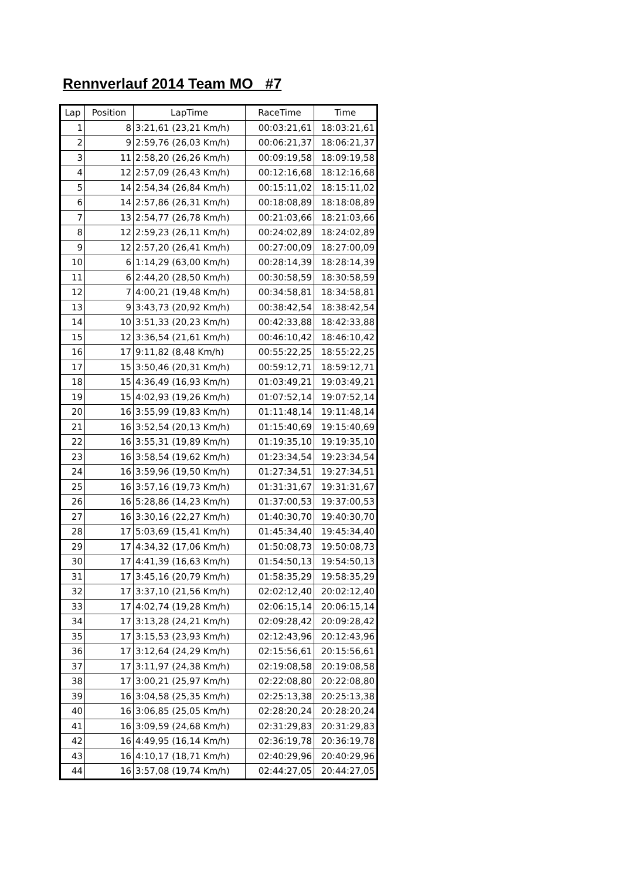Rennverlauf 2014 Team MO #7
| Lap | Position | LapTime | RaceTime | Time |
| --- | --- | --- | --- | --- |
| 1 | 8 | 3:21,61 (23,21 Km/h) | 00:03:21,61 | 18:03:21,61 |
| 2 | 9 | 2:59,76 (26,03 Km/h) | 00:06:21,37 | 18:06:21,37 |
| 3 | 11 | 2:58,20 (26,26 Km/h) | 00:09:19,58 | 18:09:19,58 |
| 4 | 12 | 2:57,09 (26,43 Km/h) | 00:12:16,68 | 18:12:16,68 |
| 5 | 14 | 2:54,34 (26,84 Km/h) | 00:15:11,02 | 18:15:11,02 |
| 6 | 14 | 2:57,86 (26,31 Km/h) | 00:18:08,89 | 18:18:08,89 |
| 7 | 13 | 2:54,77 (26,78 Km/h) | 00:21:03,66 | 18:21:03,66 |
| 8 | 12 | 2:59,23 (26,11 Km/h) | 00:24:02,89 | 18:24:02,89 |
| 9 | 12 | 2:57,20 (26,41 Km/h) | 00:27:00,09 | 18:27:00,09 |
| 10 | 6 | 1:14,29 (63,00 Km/h) | 00:28:14,39 | 18:28:14,39 |
| 11 | 6 | 2:44,20 (28,50 Km/h) | 00:30:58,59 | 18:30:58,59 |
| 12 | 7 | 4:00,21 (19,48 Km/h) | 00:34:58,81 | 18:34:58,81 |
| 13 | 9 | 3:43,73 (20,92 Km/h) | 00:38:42,54 | 18:38:42,54 |
| 14 | 10 | 3:51,33 (20,23 Km/h) | 00:42:33,88 | 18:42:33,88 |
| 15 | 12 | 3:36,54 (21,61 Km/h) | 00:46:10,42 | 18:46:10,42 |
| 16 | 17 | 9:11,82 (8,48 Km/h) | 00:55:22,25 | 18:55:22,25 |
| 17 | 15 | 3:50,46 (20,31 Km/h) | 00:59:12,71 | 18:59:12,71 |
| 18 | 15 | 4:36,49 (16,93 Km/h) | 01:03:49,21 | 19:03:49,21 |
| 19 | 15 | 4:02,93 (19,26 Km/h) | 01:07:52,14 | 19:07:52,14 |
| 20 | 16 | 3:55,99 (19,83 Km/h) | 01:11:48,14 | 19:11:48,14 |
| 21 | 16 | 3:52,54 (20,13 Km/h) | 01:15:40,69 | 19:15:40,69 |
| 22 | 16 | 3:55,31 (19,89 Km/h) | 01:19:35,10 | 19:19:35,10 |
| 23 | 16 | 3:58,54 (19,62 Km/h) | 01:23:34,54 | 19:23:34,54 |
| 24 | 16 | 3:59,96 (19,50 Km/h) | 01:27:34,51 | 19:27:34,51 |
| 25 | 16 | 3:57,16 (19,73 Km/h) | 01:31:31,67 | 19:31:31,67 |
| 26 | 16 | 5:28,86 (14,23 Km/h) | 01:37:00,53 | 19:37:00,53 |
| 27 | 16 | 3:30,16 (22,27 Km/h) | 01:40:30,70 | 19:40:30,70 |
| 28 | 17 | 5:03,69 (15,41 Km/h) | 01:45:34,40 | 19:45:34,40 |
| 29 | 17 | 4:34,32 (17,06 Km/h) | 01:50:08,73 | 19:50:08,73 |
| 30 | 17 | 4:41,39 (16,63 Km/h) | 01:54:50,13 | 19:54:50,13 |
| 31 | 17 | 3:45,16 (20,79 Km/h) | 01:58:35,29 | 19:58:35,29 |
| 32 | 17 | 3:37,10 (21,56 Km/h) | 02:02:12,40 | 20:02:12,40 |
| 33 | 17 | 4:02,74 (19,28 Km/h) | 02:06:15,14 | 20:06:15,14 |
| 34 | 17 | 3:13,28 (24,21 Km/h) | 02:09:28,42 | 20:09:28,42 |
| 35 | 17 | 3:15,53 (23,93 Km/h) | 02:12:43,96 | 20:12:43,96 |
| 36 | 17 | 3:12,64 (24,29 Km/h) | 02:15:56,61 | 20:15:56,61 |
| 37 | 17 | 3:11,97 (24,38 Km/h) | 02:19:08,58 | 20:19:08,58 |
| 38 | 17 | 3:00,21 (25,97 Km/h) | 02:22:08,80 | 20:22:08,80 |
| 39 | 16 | 3:04,58 (25,35 Km/h) | 02:25:13,38 | 20:25:13,38 |
| 40 | 16 | 3:06,85 (25,05 Km/h) | 02:28:20,24 | 20:28:20,24 |
| 41 | 16 | 3:09,59 (24,68 Km/h) | 02:31:29,83 | 20:31:29,83 |
| 42 | 16 | 4:49,95 (16,14 Km/h) | 02:36:19,78 | 20:36:19,78 |
| 43 | 16 | 4:10,17 (18,71 Km/h) | 02:40:29,96 | 20:40:29,96 |
| 44 | 16 | 3:57,08 (19,74 Km/h) | 02:44:27,05 | 20:44:27,05 |